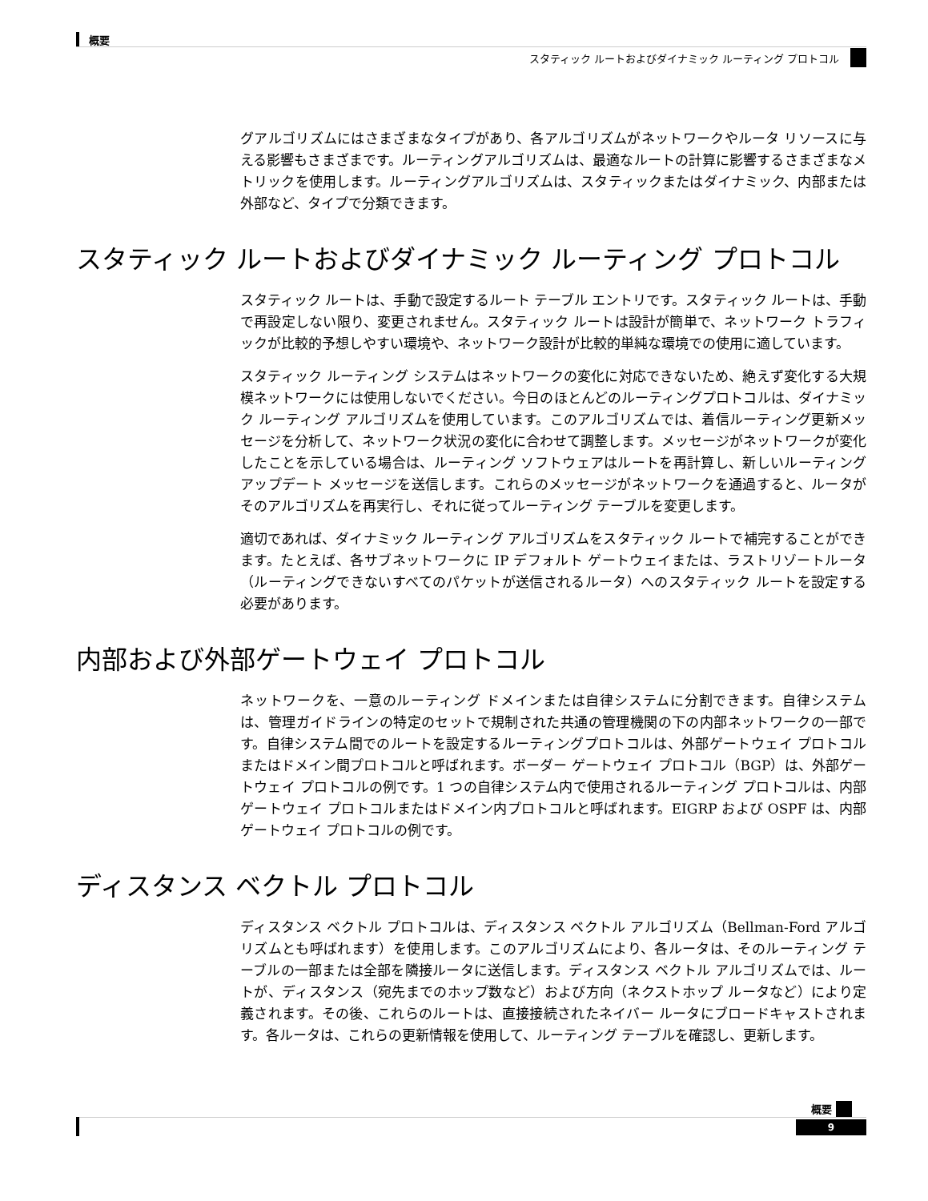概要
スタティック ルートおよびダイナミック ルーティング プロトコル
グアルゴリズムにはさまざまなタイプがあり、各アルゴリズムがネットワークやルータ リソースに与える影響もさまざまです。ルーティングアルゴリズムは、最適なルートの計算に影響するさまざまなメトリックを使用します。ルーティングアルゴリズムは、スタティックまたはダイナミック、内部または外部など、タイプで分類できます。
スタティック ルートおよびダイナミック ルーティング プロトコル
スタティック ルートは、手動で設定するルート テーブル エントリです。スタティック ルートは、手動で再設定しない限り、変更されません。スタティック ルートは設計が簡単で、ネットワーク トラフィックが比較的予想しやすい環境や、ネットワーク設計が比較的単純な環境での使用に適しています。
スタティック ルーティング システムはネットワークの変化に対応できないため、絶えず変化する大規模ネットワークには使用しないでください。今日のほとんどのルーティングプロトコルは、ダイナミック ルーティング アルゴリズムを使用しています。このアルゴリズムでは、着信ルーティング更新メッセージを分析して、ネットワーク状況の変化に合わせて調整します。メッセージがネットワークが変化したことを示している場合は、ルーティング ソフトウェアはルートを再計算し、新しいルーティング アップデート メッセージを送信します。これらのメッセージがネットワークを通過すると、ルータがそのアルゴリズムを再実行し、それに従ってルーティング テーブルを変更します。
適切であれば、ダイナミック ルーティング アルゴリズムをスタティック ルートで補完することができます。たとえば、各サブネットワークに IP デフォルト ゲートウェイまたは、ラストリゾートルータ（ルーティングできないすべてのパケットが送信されるルータ）へのスタティック ルートを設定する必要があります。
内部および外部ゲートウェイ プロトコル
ネットワークを、一意のルーティング ドメインまたは自律システムに分割できます。自律システムは、管理ガイドラインの特定のセットで規制された共通の管理機関の下の内部ネットワークの一部です。自律システム間でのルートを設定するルーティングプロトコルは、外部ゲートウェイ プロトコルまたはドメイン間プロトコルと呼ばれます。ボーダー ゲートウェイ プロトコル（BGP）は、外部ゲートウェイ プロトコルの例です。1 つの自律システム内で使用されるルーティング プロトコルは、内部ゲートウェイ プロトコルまたはドメイン内プロトコルと呼ばれます。EIGRP および OSPF は、内部ゲートウェイ プロトコルの例です。
ディスタンス ベクトル プロトコル
ディスタンス ベクトル プロトコルは、ディスタンス ベクトル アルゴリズム（Bellman-Ford アルゴリズムとも呼ばれます）を使用します。このアルゴリズムにより、各ルータは、そのルーティング テーブルの一部または全部を隣接ルータに送信します。ディスタンス ベクトル アルゴリズムでは、ルートが、ディスタンス（宛先までのホップ数など）および方向（ネクストホップ ルータなど）により定義されます。その後、これらのルートは、直接接続されたネイバー ルータにブロードキャストされます。各ルータは、これらの更新情報を使用して、ルーティング テーブルを確認し、更新します。
概要
9